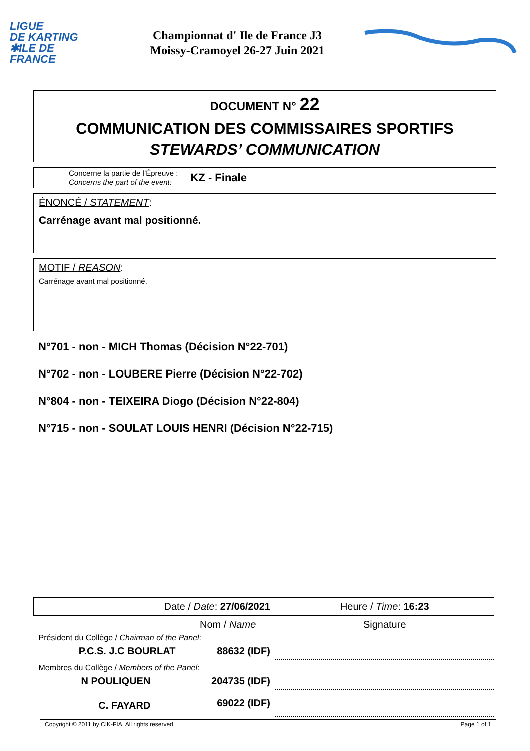LIGUE
DE KARTING
✱ILE DE
FRANCE
Championnat d' Ile de France J3
Moissy-Cramoyel 26-27 Juin 2021
DOCUMENT N° 22
COMMUNICATION DES COMMISSAIRES SPORTIFS
STEWARDS’ COMMUNICATION
Concerne la partie de l’Épreuve :
Concerns the part of the event:
KZ - Finale
ÉNONCÉ / STATEMENT:
Carrénage avant mal positionné.
MOTIF / REASON:
Carrénage avant mal positionné.
N°701 - non - MICH Thomas (Décision N°22-701)
N°702 - non - LOUBERE Pierre (Décision N°22-702)
N°804 - non - TEIXEIRA Diogo (Décision N°22-804)
N°715 - non - SOULAT LOUIS HENRI (Décision N°22-715)
| Date / Date : 27/06/2021 | | Heure / Time : 16:23 |
| | Nom / Name | Signature |
| Président du Collège / Chairman of the Panel : | | |
| P.C.S. J.C BOURLAT | 88632 (IDF) | |
| Membres du Collège / Members of the Panel : | | |
| N POULIQUEN | 204735 (IDF) | |
| C. FAYARD | 69022 (IDF) | |
Copyright © 2011 by CIK-FIA. All rights reserved Page 1 of 1